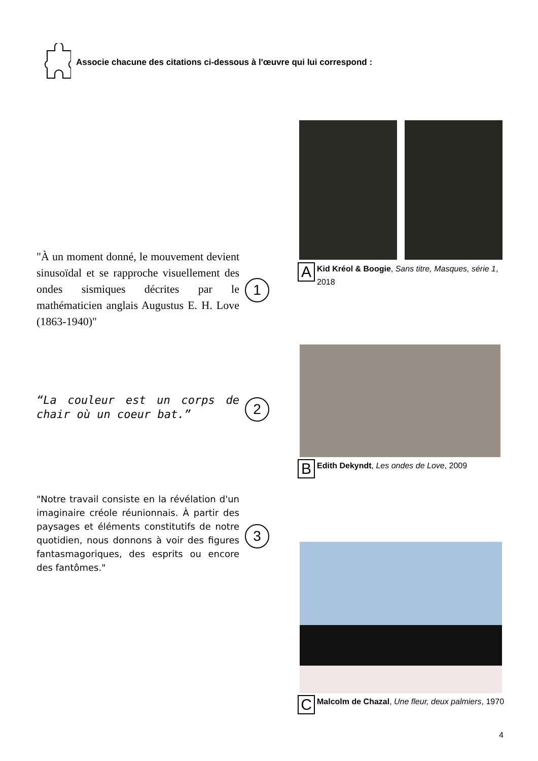Associe chacune des citations ci-dessous à l'œuvre qui lui correspond :
"À un moment donné, le mouvement devient sinusoïdal et se rapproche visuellement des ondes sismiques décrites par le mathématicien anglais Augustus E. H. Love (1863-1940)"
1
A
Kid Kréol & Boogie, Sans titre, Masques, série 1, 2018
“La couleur est un corps de chair où un coeur bat.”
2
B
Edith Dekyndt, Les ondes de Love, 2009
"Notre travail consiste en la révélation d'un imaginaire créole réunionnais. À partir des paysages et éléments constitutifs de notre quotidien, nous donnons à voir des figures fantasmagoriques, des esprits ou encore des fantômes."
3
C
Malcolm de Chazal, Une fleur, deux palmiers, 1970
4